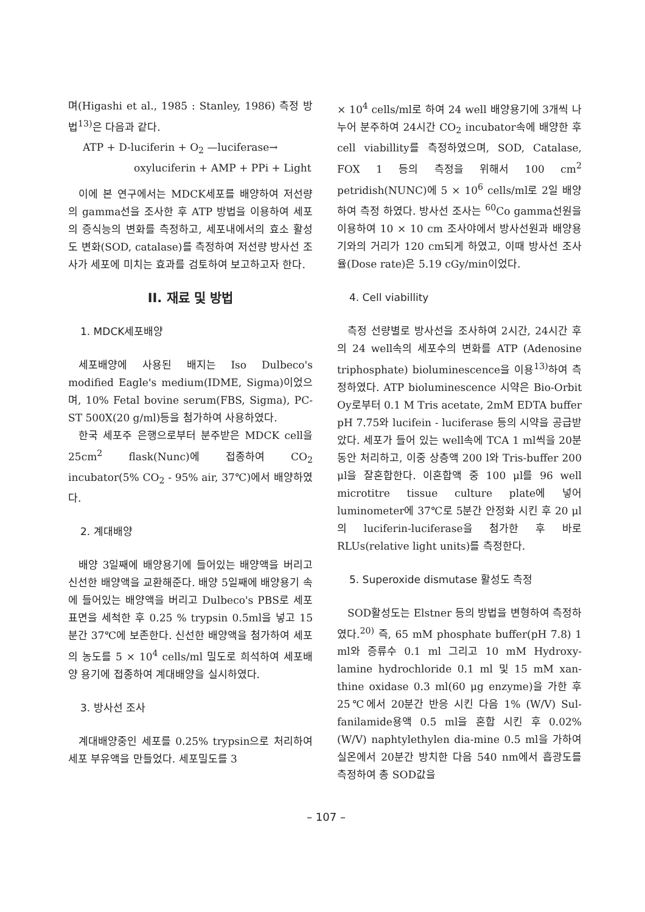며(Higashi et al., 1985 : Stanley, 1986) 측정 방법<sup>13)</sup>은 다음과 같다.
ATP + D-luciferin + O<sub>2</sub> —luciferase→
oxyluciferin + AMP + PPi + Light
이에 본 연구에서는 MDCK세포를 배양하여 저선량의 gamma선을 조사한 후 ATP 방법을 이용하여 세포의 증식능의 변화를 측정하고, 세포내에서의 효소 활성도 변화(SOD, catalase)를 측정하여 저선량 방사선 조사가 세포에 미치는 효과를 검토하여 보고하고자 한다.
II. 재료 및 방법
1. MDCK세포배양
세포배양에 사용된 배지는 Iso Dulbeco's modified Eagle's medium(IDME, Sigma)이었으며, 10% Fetal bovine serum(FBS, Sigma), PC-ST 500X(20 g/ml)등을 첨가하여 사용하였다.
한국 세포주 은행으로부터 분주받은 MDCK cell을 25cm<sup>2</sup> flask(Nunc)에 접종하여 CO<sub>2</sub> incubator(5% CO<sub>2</sub> - 95% air, 37℃)에서 배양하였다.
2. 계대배양
배양 3일째에 배양용기에 들어있는 배양액을 버리고 신선한 배양액을 교환해준다. 배양 5일째에 배양용기 속에 들어있는 배양액을 버리고 Dulbeco's PBS로 세포 표면을 세척한 후 0.25 % trypsin 0.5ml을 넣고 15분간 37℃에 보존한다. 신선한 배양액을 첨가하여 세포의 농도를 5 × 10<sup>4</sup> cells/ml 밀도로 희석하여 세포배양 용기에 접종하여 계대배양을 실시하였다.
3. 방사선 조사
계대배양중인 세포를 0.25% trypsin으로 처리하여 세포 부유액을 만들었다. 세포밀도를 3
× 10<sup>4</sup> cells/ml로 하여 24 well 배양용기에 3개씩 나누어 분주하여 24시간 CO<sub>2</sub> incubator속에 배양한 후 cell viabillity를 측정하였으며, SOD, Catalase, FOX 1 등의 측정을 위해서 100 cm<sup>2</sup> petridish(NUNC)에 5 × 10<sup>6</sup> cells/ml로 2일 배양하여 측정 하였다. 방사선 조사는 <sup>60</sup>Co gamma선원을 이용하여 10 × 10 cm 조사야에서 방사선원과 배양용기와의 거리가 120 cm되게 하였고, 이때 방사선 조사율(Dose rate)은 5.19 cGy/min이었다.
4. Cell viabillity
측정 선량별로 방사선을 조사하여 2시간, 24시간 후의 24 well속의 세포수의 변화를 ATP (Adenosine triphosphate) bioluminescence을 이용<sup>13)</sup>하여 측정하였다. ATP bioluminescence 시약은 Bio-Orbit Oy로부터 0.1 M Tris acetate, 2mM EDTA buffer pH 7.75와 lucifein - luciferase 등의 시약을 공급받았다. 세포가 들어 있는 well속에 TCA 1 ml씩을 20분 동안 처리하고, 이중 상층액 200 l와 Tris-buffer 200 μl을 잘혼합한다. 이혼합액 중 100 μl를 96 well microtitre tissue culture plate에 넣어 luminometer에 37℃로 5분간 안정화 시킨 후 20 μl의 luciferin-luciferase을 첨가한 후 바로 RLUs(relative light units)를 측정한다.
5. Superoxide dismutase 활성도 측정
SOD활성도는 Elstner 등의 방법을 변형하여 측정하였다.<sup>20)</sup> 즉, 65 mM phosphate buffer(pH 7.8) 1 ml와 증류수 0.1 ml 그리고 10 mM Hydroxy-lamine hydrochloride 0.1 ml 및 15 mM xan-thine oxidase 0.3 ml(60 μg enzyme)을 가한 후 25℃에서 20분간 반응 시킨 다음 1% (W/V) Sul-fanilamide용액 0.5 ml을 혼합 시킨 후 0.02%(W/V) naphtylethylen dia-mine 0.5 ml을 가하여 실온에서 20분간 방치한 다음 540 nm에서 흡광도를 측정하여 총 SOD값을
– 107 –